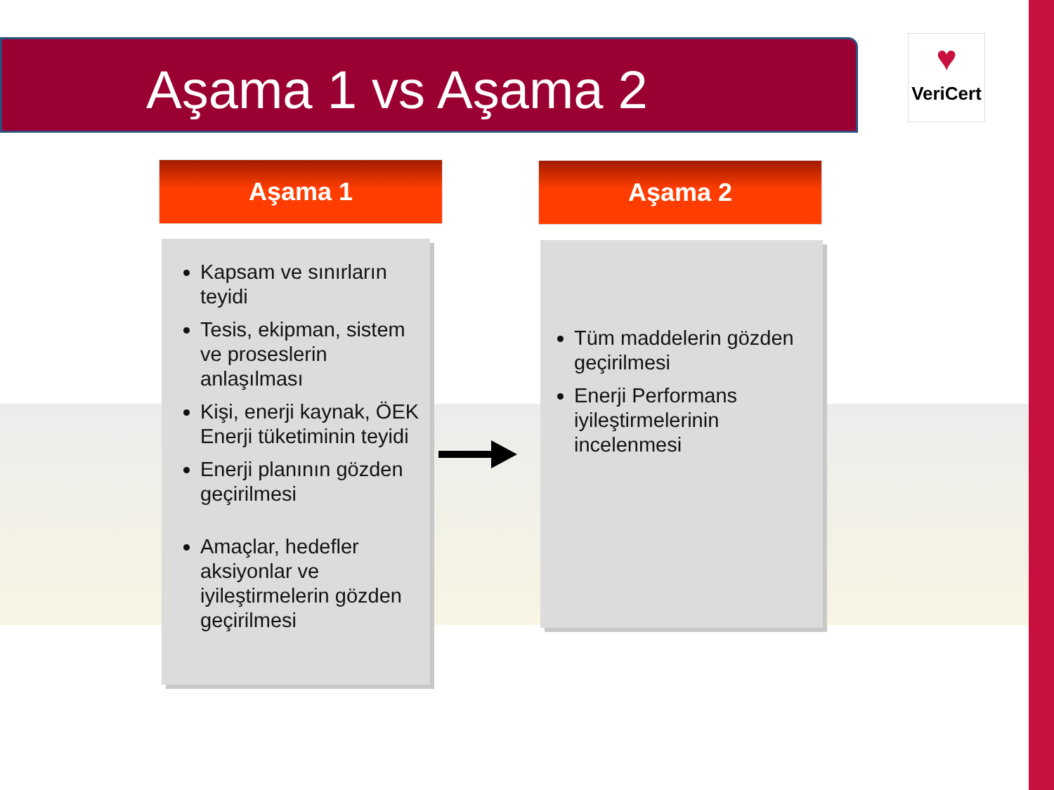Aşama 1 vs Aşama 2
♥
VeriCert
Aşama 1 Aşama 2
Kapsam ve sınırların teyidi
Tesis, ekipman, sistem ve proseslerin anlaşılması
Kişi, enerji kaynak, ÖEK Enerji tüketiminin teyidi
Enerji planının gözden geçirilmesi
Amaçlar, hedefler aksiyonlar ve iyileştirmelerin gözden geçirilmesi
Tüm maddelerin gözden geçirilmesi
Enerji Performans iyileştirmelerinin incelenmesi